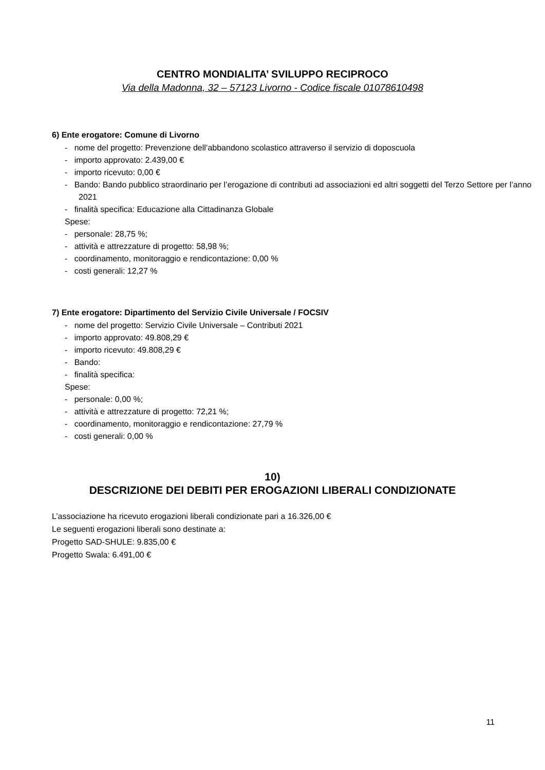CENTRO MONDIALITA’ SVILUPPO RECIPROCO
Via della Madonna, 32 – 57123 Livorno - Codice fiscale 01078610498
6) Ente erogatore: Comune di Livorno
- nome del progetto: Prevenzione dell’abbandono scolastico attraverso il servizio di doposcuola
- importo approvato: 2.439,00 €
- importo ricevuto: 0,00 €
- Bando: Bando pubblico straordinario per l’erogazione di contributi ad associazioni ed altri soggetti del Terzo Settore per l’anno 2021
- finalità specifica: Educazione alla Cittadinanza Globale
Spese:
- personale: 28,75 %;
- attività e attrezzature di progetto: 58,98 %;
- coordinamento, monitoraggio e rendicontazione: 0,00 %
- costi generali: 12,27 %
7) Ente erogatore: Dipartimento del Servizio Civile Universale / FOCSIV
- nome del progetto: Servizio Civile Universale – Contributi 2021
- importo approvato: 49.808,29 €
- importo ricevuto: 49.808,29 €
- Bando:
- finalità specifica:
Spese:
- personale: 0,00 %;
- attività e attrezzature di progetto: 72,21 %;
- coordinamento, monitoraggio e rendicontazione: 27,79 %
- costi generali: 0,00 %
10)
DESCRIZIONE DEI DEBITI PER EROGAZIONI LIBERALI CONDIZIONATE
L’associazione ha ricevuto erogazioni liberali condizionate pari a 16.326,00 €
Le seguenti erogazioni liberali sono destinate a:
Progetto SAD-SHULE: 9.835,00 €
Progetto Swala: 6.491,00 €
11